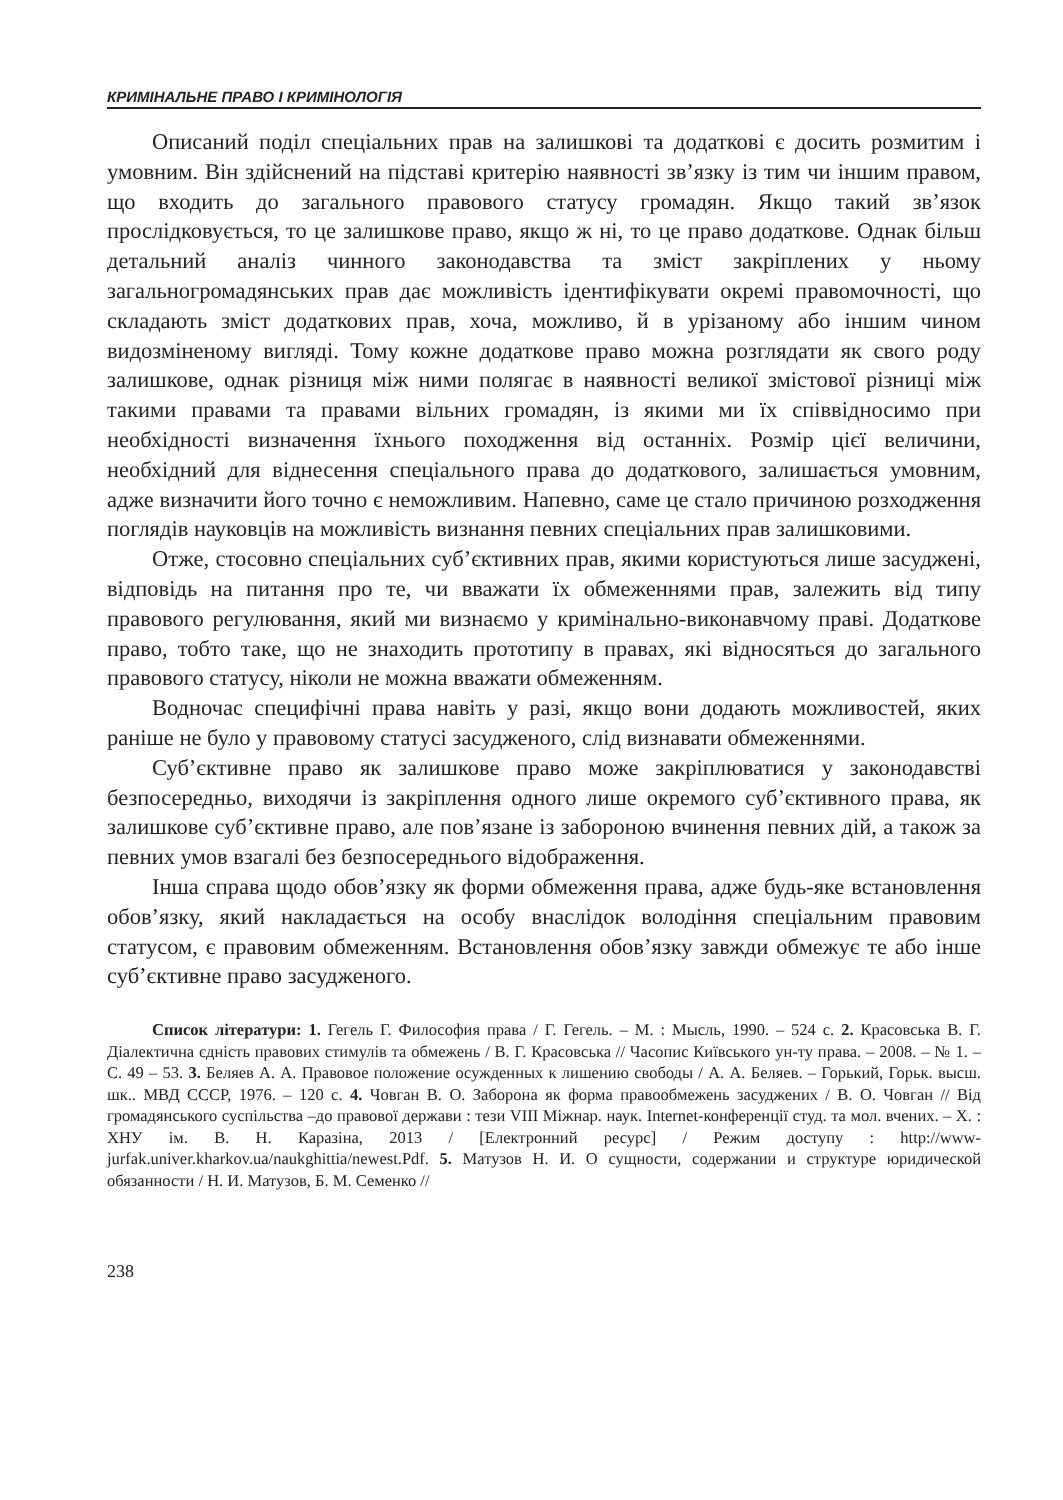КРИМІНАЛЬНЕ ПРАВО І КРИМІНОЛОГІЯ
Описаний поділ спеціальних прав на залишкові та додаткові є досить розмитим і умовним. Він здійснений на підставі критерію наявності зв’язку із тим чи іншим правом, що входить до загального правового статусу громадян. Якщо такий зв’язок прослідковується, то це залишкове право, якщо ж ні, то це право додаткове. Однак більш детальний аналіз чинного законодавства та зміст закріплених у ньому загальногромадянських прав дає можливість ідентифікувати окремі правомочності, що складають зміст додаткових прав, хоча, можливо, й в урізаному або іншим чином видозміненому вигляді. Тому кожне додаткове право можна розглядати як свого роду залишкове, однак різниця між ними полягає в наявності великої змістової різниці між такими правами та правами вільних громадян, із якими ми їх співвідносимо при необхідності визначення їхнього походження від останніх. Розмір цієї величини, необхідний для віднесення спеціального права до додаткового, залишається умовним, адже визначити його точно є неможливим. Напевно, саме це стало причиною розходження поглядів науковців на можливість визнання певних спеціальних прав залишковими.
Отже, стосовно спеціальних суб’єктивних прав, якими користуються лише засуджені, відповідь на питання про те, чи вважати їх обмеженнями прав, залежить від типу правового регулювання, який ми визнаємо у кримінально-виконавчому праві. Додаткове право, тобто таке, що не знаходить прототипу в правах, які відносяться до загального правового статусу, ніколи не можна вважати обмеженням.
Водночас специфічні права навіть у разі, якщо вони додають можливостей, яких раніше не було у правовому статусі засудженого, слід визнавати обмеженнями.
Суб’єктивне право як залишкове право може закріплюватися у законодавстві безпосередньо, виходячи із закріплення одного лише окремого суб’єктивного права, як залишкове суб’єктивне право, але пов’язане із забороною вчинення певних дій, а також за певних умов взагалі без безпосереднього відображення.
Інша справа щодо обов’язку як форми обмеження права, адже будь-яке встановлення обов’язку, який накладається на особу внаслідок володіння спеціальним правовим статусом, є правовим обмеженням. Встановлення обов’язку завжди обмежує те або інше суб’єктивне право засудженого.
Список літератури: 1. Гегель Г. Философия права / Г. Гегель. – М. : Мысль, 1990. – 524 с. 2. Красовська В. Г. Діалектична єдність правових стимулів та обмежень / В. Г. Красовська // Часопис Київського ун-ту права. – 2008. – № 1. – С. 49 – 53. 3. Беляев А. А. Правовое положение осужденных к лишению свободы / А. А. Беляев. – Горький, Горьк. высш. шк.. МВД СССР, 1976. – 120 с. 4. Човган В. О. Заборона як форма правообмежень засуджених / В. О. Човган // Від громадянського суспільства –до правової держави : тези VIII Міжнар. наук. Internet-конференції студ. та мол. вчених. – Х. : ХНУ ім. В. Н. Каразіна, 2013 / [Електронний ресурс] / Режим доступу : http://www-jurfak.univer.kharkov.ua/naukghittia/newest.Pdf. 5. Матузов Н. И. О сущности, содержании и структуре юридической обязанности / Н. И. Матузов, Б. М. Семенко //
238